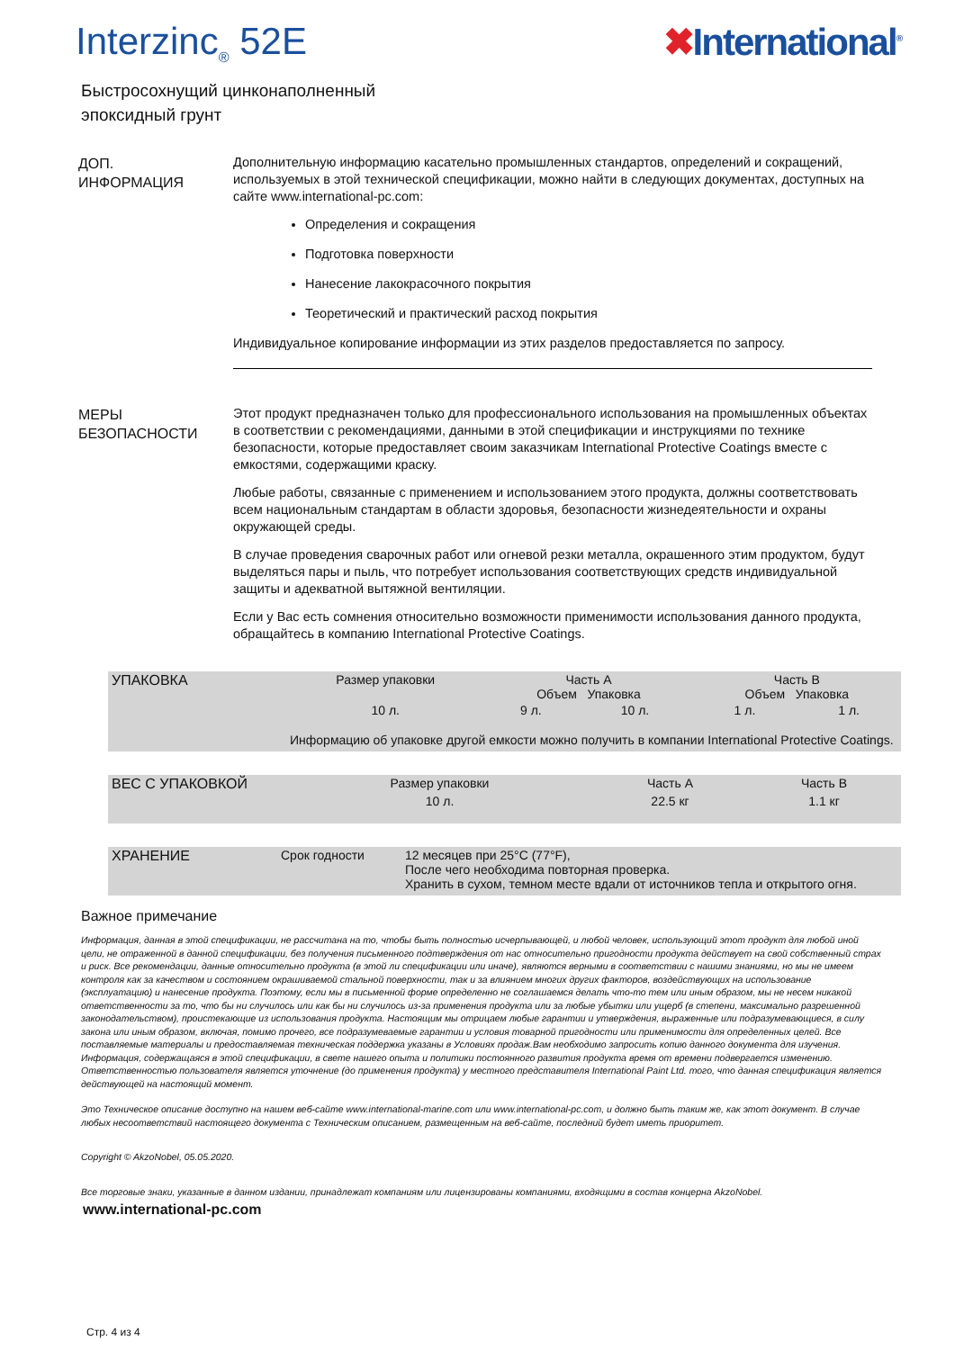Interzinc<sub>®</sub> 52E ✖International<sup>®</sup>
Быстросохнущий цинконаполненный
эпоксидный грунт
ДОП.
ИНФОРМАЦИЯ
Дополнительную информацию касательно промышленных стандартов, определений и сокращений, используемых в этой технической спецификации, можно найти в следующих документах, доступных на сайте www.international-pc.com:
Определения и сокращения
Подготовка поверхности
Нанесение лакокрасочного покрытия
Теоретический и практический расход покрытия
Индивидуальное копирование информации из этих разделов предоставляется по запросу.
МЕРЫ
БЕЗОПАСНОСТИ
Этот продукт предназначен только для профессионального использования на промышленных объектах в соответствии с рекомендациями, данными в этой спецификации и инструкциями по технике безопасности, которые предоставляет своим заказчикам International Protective Coatings вместе с емкостями, содержащими краску.
Любые работы, связанные с применением и использованием этого продукта, должны соответствовать всем национальным стандартам в области здоровья, безопасности жизнедеятельности и охраны окружающей среды.
В случае проведения сварочных работ или огневой резки металла, окрашенного этим продуктом, будут выделяться пары и пыль, что потребует использования соответствующих средств индивидуальной защиты и адекватной вытяжной вентиляции.
Если у Вас есть сомнения относительно возможности применимости использования данного продукта, обращайтесь в компанию International Protective Coatings.
| УПАКОВКА | Размер упаковки | Часть A Объем Упаковка | | Часть B Объем Упаковка | |
| | 10 л. | 9 л. | 10 л. | 1 л. | 1 л. |
| | Информацию об упаковке другой емкости можно получить в компании International Protective Coatings. | | | | |
| ВЕС С УПАКОВКОЙ | Размер упаковки | Часть A | Часть B |
| | 10 л. | 22.5 кг | 1.1 кг |
| ХРАНЕНИЕ | Срок годности | 12 месяцев при 25°C (77°F), После чего необходима повторная проверка. Хранить в сухом, темном месте вдали от источников тепла и открытого огня. |
Важное примечание
Информация, данная в этой спецификации, не рассчитана на то, чтобы быть полностью исчерпывающей, и любой человек, использующий этот продукт для любой иной цели, не отраженной в данной спецификации, без получения письменного подтверждения от нас относительно пригодности продукта действует на свой собственный страх и риск. Все рекомендации, данные относительно продукта (в этой ли спецификации или иначе), являются верными в соответствии с нашими знаниями, но мы не имеем контроля как за качеством и состоянием окрашиваемой стальной поверхности, так и за влиянием многих других факторов, воздействующих на использование (эксплуатацию) и нанесение продукта. Поэтому, если мы в письменной форме определенно не соглашаемся делать что-то тем или иным образом, мы не несем никакой ответственности за то, что бы ни случилось или как бы ни случилось из-за применения продукта или за любые убытки или ущерб (в степени, максимально разрешенной законодательством), проистекающие из использования продукта. Настоящим мы отрицаем любые гарантии и утверждения, выраженные или подразумевающиеся, в силу закона или иным образом, включая, помимо прочего, все подразумеваемые гарантии и условия товарной пригодности или применимости для определенных целей. Все поставляемые материалы и предоставляемая техническая поддержка указаны в Условиях продаж.Вам необходимо запросить копию данного документа для изучения. Информация, содержащаяся в этой спецификации, в свете нашего опыта и политики постоянного развития продукта время от времени подвергается изменению. Ответственностью пользователя является уточнение (до применения продукта) у местного представителя International Paint Ltd. того, что данная спецификация является действующей на настоящий момент.
Это Техническое описание доступно на нашем веб-сайте www.international-marine.com или www.international-pc.com, и должно быть таким же, как этот документ. В случае любых несоответствий настоящего документа с Техническим описанием, размещенным на веб-сайте, последний будет иметь приоритет.
Copyright © AkzoNobel, 05.05.2020.
Все торговые знаки, указанные в данном издании, принадлежат компаниям или лицензированы компаниями, входящими в состав концерна AkzoNobel.
www.international-pc.com
Стр. 4 из 4